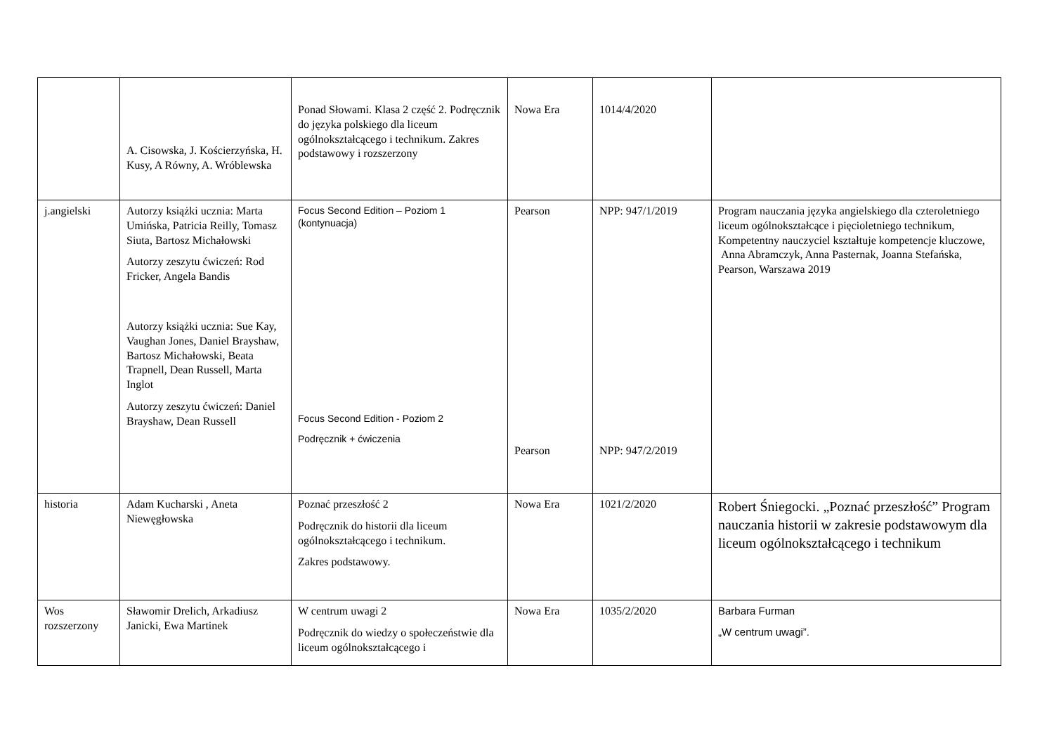| | A. Cisowska, J. Kościerzyńska, H. Kusy, A Równy, A. Wróblewska | Ponad Słowami. Klasa 2 część 2. Podręcznik do języka polskiego dla liceum ogólnokształcącego i technikum. Zakres podstawowy i rozszerzony | Nowa Era | 1014/4/2020 | |
| j.angielski | Autorzy książki ucznia: Marta Umińska, Patricia Reilly, Tomasz Siuta, Bartosz Michałowski Autorzy zeszytu ćwiczeń: Rod Fricker, Angela Bandis Autorzy książki ucznia: Sue Kay, Vaughan Jones, Daniel Brayshaw, Bartosz Michałowski, Beata Trapnell, Dean Russell, Marta Inglot Autorzy zeszytu ćwiczeń: Daniel Brayshaw, Dean Russell | Focus Second Edition – Poziom 1 (kontynuacja) Focus Second Edition - Poziom 2 Podręcznik + ćwiczenia | Pearson Pearson | NPP: 947/1/2019 NPP: 947/2/2019 | Program nauczania języka angielskiego dla czteroletniego liceum ogólnokształcące i pięcioletniego technikum, Kompetentny nauczyciel kształtuje kompetencje kluczowe, Anna Abramczyk, Anna Pasternak, Joanna Stefańska, Pearson, Warszawa 2019 |
| historia | Adam Kucharski , Aneta Niewęgłowska | Poznać przeszłość 2 Podręcznik do historii dla liceum ogólnokształcącego i technikum. Zakres podstawowy. | Nowa Era | 1021/2/2020 | Robert Śniegocki. „Poznać przeszłość” Program nauczania historii w zakresie podstawowym dla liceum ogólnokształcącego i technikum |
| Wos rozszerzony | Sławomir Drelich, Arkadiusz Janicki, Ewa Martinek | W centrum uwagi 2 Podręcznik do wiedzy o społeczeństwie dla liceum ogólnokształcącego i | Nowa Era | 1035/2/2020 | Barbara Furman „W centrum uwagi”. |